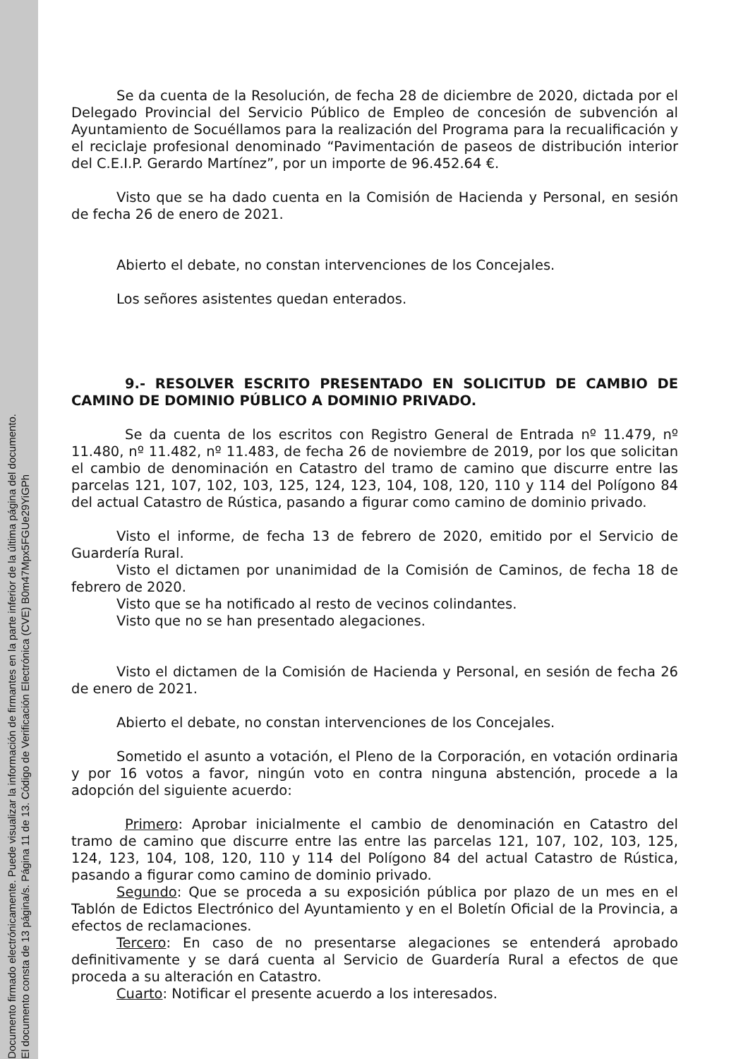Documento firmado electrónicamente. Puede visualizar la información de firmantes en la parte inferior de la última página del documento.
El documento consta de 13 página/s. Página 11 de 13. Código de Verificación Electrónica (CVE) B0m47Mpx5FGUe29YiGPh
Se da cuenta de la Resolución, de fecha 28 de diciembre de 2020, dictada por el Delegado Provincial del Servicio Público de Empleo de concesión de subvención al Ayuntamiento de Socuéllamos para la realización del Programa para la recualificación y el reciclaje profesional denominado “Pavimentación de paseos de distribución interior del C.E.I.P. Gerardo Martínez”, por un importe de 96.452.64 €.
Visto que se ha dado cuenta en la Comisión de Hacienda y Personal, en sesión de fecha 26 de enero de 2021.
Abierto el debate, no constan intervenciones de los Concejales.
Los señores asistentes quedan enterados.
9.- RESOLVER ESCRITO PRESENTADO EN SOLICITUD DE CAMBIO DE CAMINO DE DOMINIO PÚBLICO A DOMINIO PRIVADO.
Se da cuenta de los escritos con Registro General de Entrada nº 11.479, nº 11.480, nº 11.482, nº 11.483, de fecha 26 de noviembre de 2019, por los que solicitan el cambio de denominación en Catastro del tramo de camino que discurre entre las parcelas 121, 107, 102, 103, 125, 124, 123, 104, 108, 120, 110 y 114 del Polígono 84 del actual Catastro de Rústica, pasando a figurar como camino de dominio privado.
Visto el informe, de fecha 13 de febrero de 2020, emitido por el Servicio de Guardería Rural.
Visto el dictamen por unanimidad de la Comisión de Caminos, de fecha 18 de febrero de 2020.
Visto que se ha notificado al resto de vecinos colindantes.
Visto que no se han presentado alegaciones.
Visto el dictamen de la Comisión de Hacienda y Personal, en sesión de fecha 26 de enero de 2021.
Abierto el debate, no constan intervenciones de los Concejales.
Sometido el asunto a votación, el Pleno de la Corporación, en votación ordinaria y por 16 votos a favor, ningún voto en contra ninguna abstención, procede a la adopción del siguiente acuerdo:
Primero: Aprobar inicialmente el cambio de denominación en Catastro del tramo de camino que discurre entre las entre las parcelas 121, 107, 102, 103, 125, 124, 123, 104, 108, 120, 110 y 114 del Polígono 84 del actual Catastro de Rústica, pasando a figurar como camino de dominio privado.
Segundo: Que se proceda a su exposición pública por plazo de un mes en el Tablón de Edictos Electrónico del Ayuntamiento y en el Boletín Oficial de la Provincia, a efectos de reclamaciones.
Tercero: En caso de no presentarse alegaciones se entenderá aprobado definitivamente y se dará cuenta al Servicio de Guardería Rural a efectos de que proceda a su alteración en Catastro.
Cuarto: Notificar el presente acuerdo a los interesados.